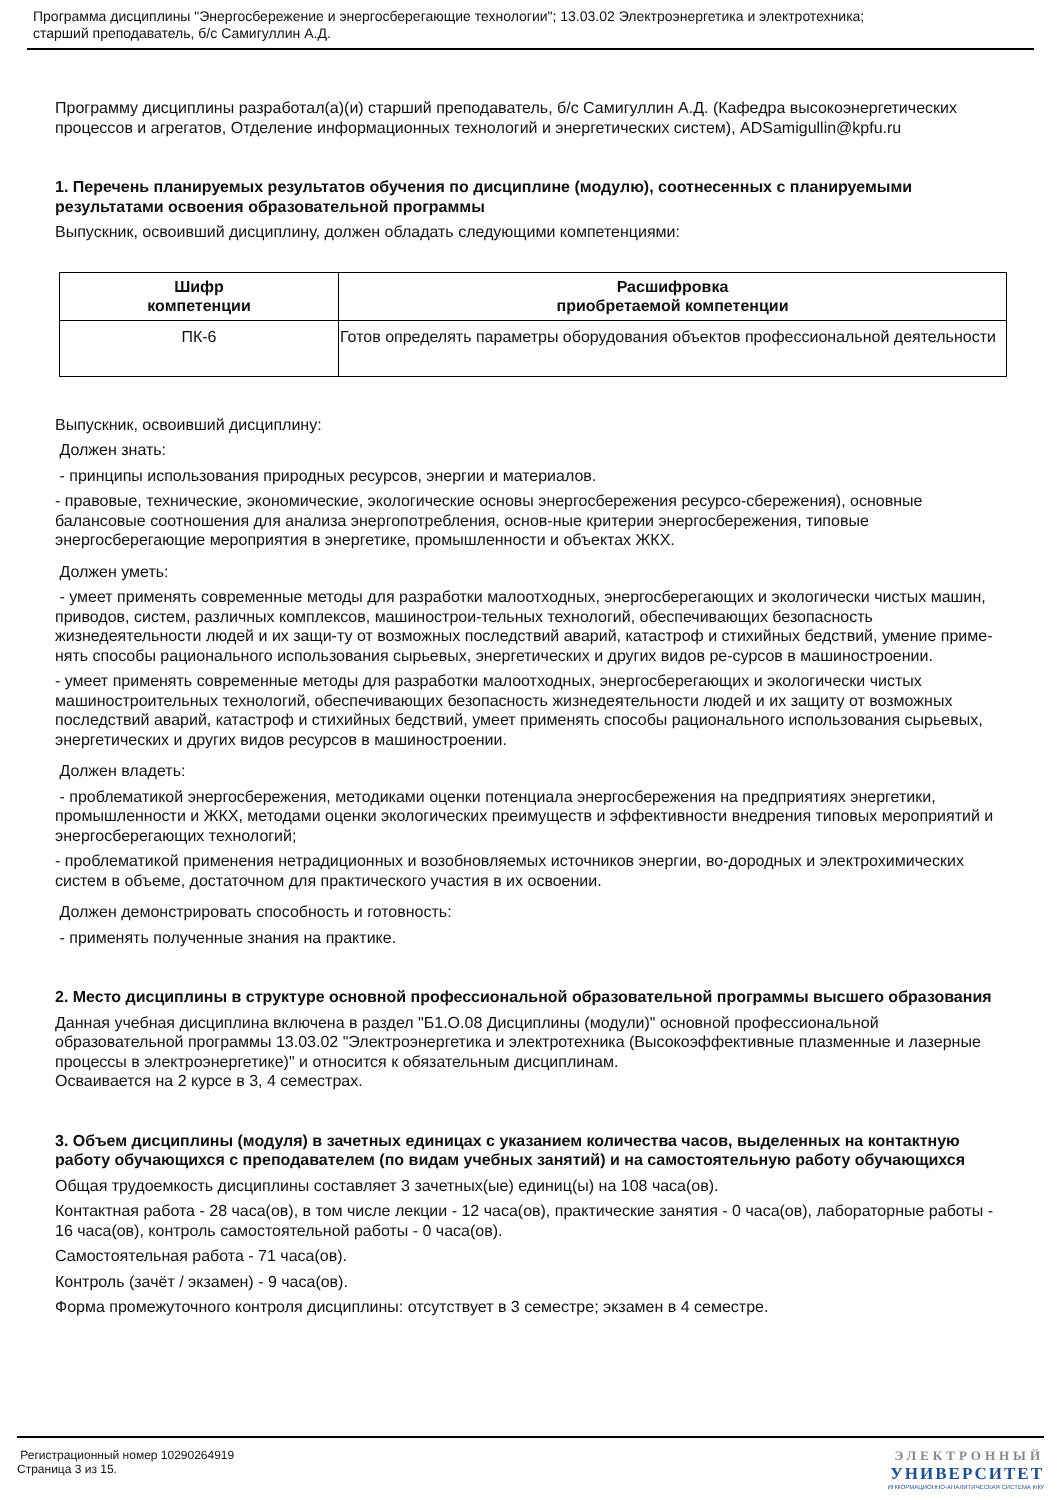Программа дисциплины "Энергосбережение и энергосберегающие технологии"; 13.03.02 Электроэнергетика и электротехника;
старший преподаватель, б/с Самигуллин А.Д.
Программу дисциплины разработал(а)(и) старший преподаватель, б/с Самигуллин А.Д. (Кафедра высокоэнергетических процессов и агрегатов, Отделение информационных технологий и энергетических систем), ADSamigullin@kpfu.ru
1. Перечень планируемых результатов обучения по дисциплине (модулю), соотнесенных с планируемыми результатами освоения образовательной программы
Выпускник, освоивший дисциплину, должен обладать следующими компетенциями:
| Шифр компетенции | Расшифровка приобретаемой компетенции |
| --- | --- |
| ПК-6 | Готов определять параметры оборудования объектов профессиональной деятельности |
Выпускник, освоивший дисциплину:
Должен знать:
- принципы использования природных ресурсов, энергии и материалов.
- правовые, технические, экономические, экологические основы энергосбережения ресурсо-сбережения), основные балансовые соотношения для анализа энергопотребления, основ-ные критерии энергосбережения, типовые энергосберегающие мероприятия в энергетике, промышленности и объектах ЖКХ.
Должен уметь:
- умеет применять современные методы для разработки малоотходных, энергосберегающих и экологически чистых машин, приводов, систем, различных комплексов, машинострои-тельных технологий, обеспечивающих безопасность жизнедеятельности людей и их защи-ту от возможных последствий аварий, катастроф и стихийных бедствий, умение приме-нять способы рационального использования сырьевых, энергетических и других видов ре-сурсов в машиностроении.
- умеет применять современные методы для разработки малоотходных, энергосберегающих и экологически чистых машиностроительных технологий, обеспечивающих безопасность жизнедеятельности людей и их защиту от возможных последствий аварий, катастроф и стихийных бедствий, умеет применять способы рационального использования сырьевых, энергетических и других видов ресурсов в машиностроении.
Должен владеть:
- проблематикой энергосбережения, методиками оценки потенциала энергосбережения на предприятиях энергетики, промышленности и ЖКХ, методами оценки экологических преимуществ и эффективности внедрения типовых мероприятий и энергосберегающих технологий;
- проблематикой применения нетрадиционных и возобновляемых источников энергии, во-дородных и электрохимических систем в объеме, достаточном для практического участия в их освоении.
Должен демонстрировать способность и готовность:
- применять полученные знания на практике.
2. Место дисциплины в структуре основной профессиональной образовательной программы высшего образования
Данная учебная дисциплина включена в раздел "Б1.О.08 Дисциплины (модули)" основной профессиональной образовательной программы 13.03.02 "Электроэнергетика и электротехника (Высокоэффективные плазменные и лазерные процессы в электроэнергетике)" и относится к обязательным дисциплинам.
Осваивается на 2 курсе в 3, 4 семестрах.
3. Объем дисциплины (модуля) в зачетных единицах с указанием количества часов, выделенных на контактную работу обучающихся с преподавателем (по видам учебных занятий) и на самостоятельную работу обучающихся
Общая трудоемкость дисциплины составляет 3 зачетных(ые) единиц(ы) на 108 часа(ов).
Контактная работа - 28 часа(ов), в том числе лекции - 12 часа(ов), практические занятия - 0 часа(ов), лабораторные работы - 16 часа(ов), контроль самостоятельной работы - 0 часа(ов).
Самостоятельная работа - 71 часа(ов).
Контроль (зачёт / экзамен) - 9 часа(ов).
Форма промежуточного контроля дисциплины: отсутствует в 3 семестре; экзамен в 4 семестре.
Регистрационный номер 10290264919
Страница 3 из 15.
ЭЛЕКТРОННЫЙ
УНИВЕРСИТЕТ
ИНФОРМАЦИОННО-АНАЛИТИЧЕСКАЯ СИСТЕМА КФУ